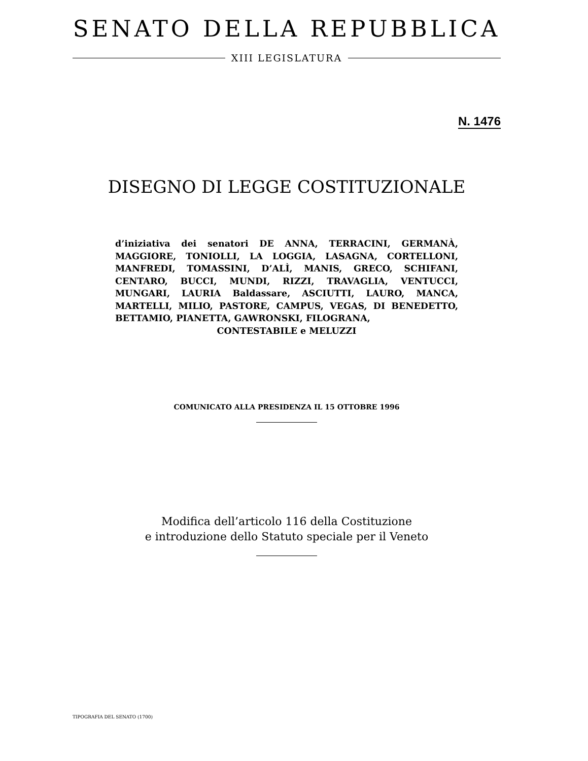SENATO DELLA REPUBBLICA
XIII LEGISLATURA
N. 1476
DISEGNO DI LEGGE COSTITUZIONALE
d’iniziativa dei senatori DE ANNA, TERRACINI, GERMANÀ, MAGGIORE, TONIOLLI, LA LOGGIA, LASAGNA, CORTELLONI, MANFREDI, TOMASSINI, D’ALÌ, MANIS, GRECO, SCHIFANI, CENTARO, BUCCI, MUNDI, RIZZI, TRAVAGLIA, VENTUCCI, MUNGARI, LAURIA Baldassare, ASCIUTTI, LAURO, MANCA, MARTELLI, MILIO, PASTORE, CAMPUS, VEGAS, DI BENEDETTO, BETTAMIO, PIANETTA, GAWRONSKI, FILOGRANA,
CONTESTABILE e MELUZZI
COMUNICATO ALLA PRESIDENZA IL 15 OTTOBRE 1996
Modifica dell’articolo 116 della Costituzione
e introduzione dello Statuto speciale per il Veneto
TIPOGRAFIA DEL SENATO (1700)